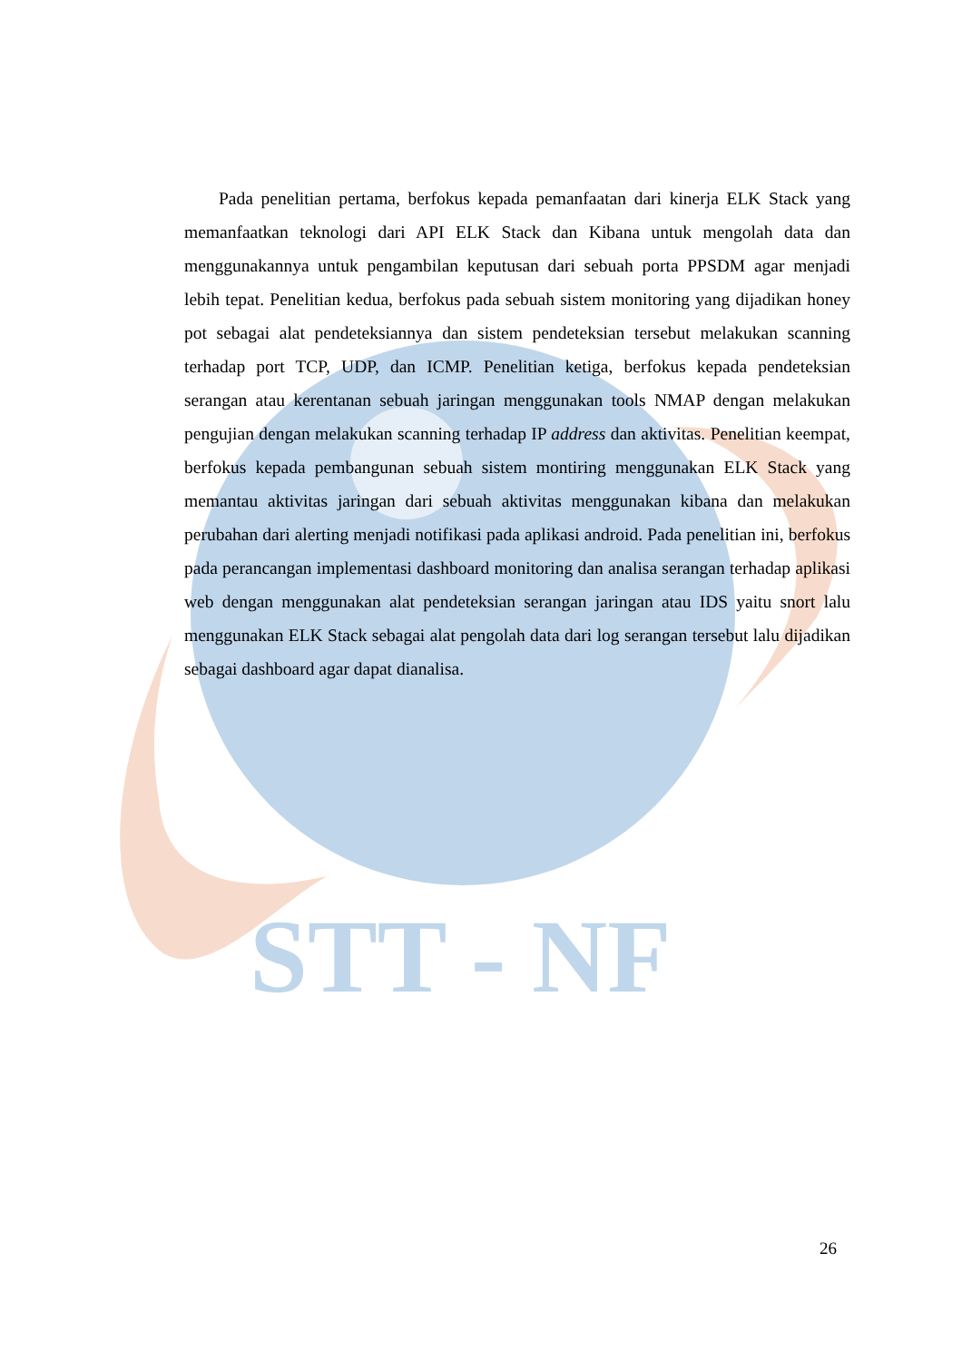STT - NF
Pada penelitian pertama, berfokus kepada pemanfaatan dari kinerja ELK Stack yang memanfaatkan teknologi dari API ELK Stack dan Kibana untuk mengolah data dan menggunakannya untuk pengambilan keputusan dari sebuah porta PPSDM agar menjadi lebih tepat. Penelitian kedua, berfokus pada sebuah sistem monitoring yang dijadikan honey pot sebagai alat pendeteksiannya dan sistem pendeteksian tersebut melakukan scanning terhadap port TCP, UDP, dan ICMP. Penelitian ketiga, berfokus kepada pendeteksian serangan atau kerentanan sebuah jaringan menggunakan tools NMAP dengan melakukan pengujian dengan melakukan scanning terhadap IP address dan aktivitas. Penelitian keempat, berfokus kepada pembangunan sebuah sistem montiring menggunakan ELK Stack yang memantau aktivitas jaringan dari sebuah aktivitas menggunakan kibana dan melakukan perubahan dari alerting menjadi notifikasi pada aplikasi android. Pada penelitian ini, berfokus pada perancangan implementasi dashboard monitoring dan analisa serangan terhadap aplikasi web dengan menggunakan alat pendeteksian serangan jaringan atau IDS yaitu snort lalu menggunakan ELK Stack sebagai alat pengolah data dari log serangan tersebut lalu dijadikan sebagai dashboard agar dapat dianalisa.
26